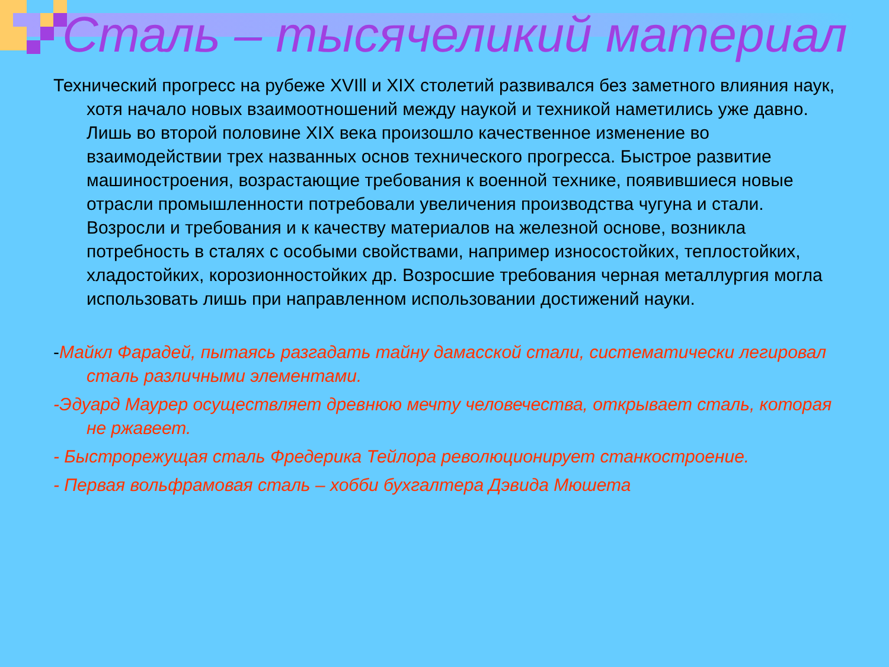Сталь – тысячеликий материал
Технический прогресс на рубеже XVIll и XIX столетий развивался без заметного влияния наук, хотя начало новых взаимоотношений между наукой и техникой наметились уже давно. Лишь во второй половине XIX века произошло качественное изменение во взаимодействии трех названных основ технического прогресса. Быстрое развитие машиностроения, возрастающие требования к военной технике, появившиеся новые отрасли промышленности потребовали увеличения производства чугуна и стали. Возросли и требования и к качеству материалов на железной основе, возникла потребность в сталях с особыми свойствами, например износостойких, теплостойких, хладостойких, корозионностойких др. Возросшие требования черная металлургия могла использовать лишь при направленном использовании достижений науки.
-Майкл Фарадей, пытаясь разгадать тайну дамасской стали, систематически легировал сталь различными элементами.
-Эдуард Маурер осуществляет древнюю мечту человечества, открывает сталь, которая не ржавеет.
- Быстрорежущая сталь Фредерика Тейлора революционирует станкостроение.
- Первая вольфрамовая сталь – хобби бухгалтера Дэвида Мюшета